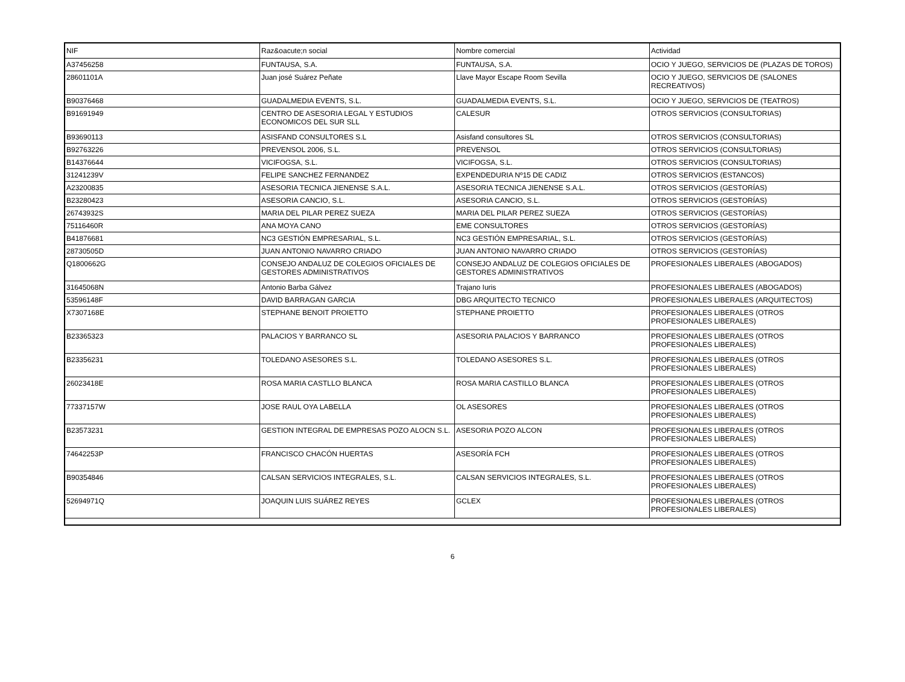| NIF | Raz&oacute;n social | Nombre comercial | Actividad |
| --- | --- | --- | --- |
| A37456258 | FUNTAUSA, S.A. | FUNTAUSA, S.A. | OCIO Y JUEGO, SERVICIOS DE (PLAZAS DE TOROS) |
| 28601101A | Juan josé Suárez Peñate | Llave Mayor Escape Room Sevilla | OCIO Y JUEGO, SERVICIOS DE (SALONES RECREATIVOS) |
| B90376468 | GUADALMEDIA EVENTS, S.L. | GUADALMEDIA EVENTS, S.L. | OCIO Y JUEGO, SERVICIOS DE (TEATROS) |
| B91691949 | CENTRO DE ASESORIA LEGAL Y ESTUDIOS ECONOMICOS DEL SUR SLL | CALESUR | OTROS SERVICIOS (CONSULTORIAS) |
| B93690113 | ASISFAND CONSULTORES S.L | Asisfand consultores SL | OTROS SERVICIOS (CONSULTORIAS) |
| B92763226 | PREVENSOL 2006, S.L. | PREVENSOL | OTROS SERVICIOS (CONSULTORIAS) |
| B14376644 | VICIFOGSA, S.L. | VICIFOGSA, S.L. | OTROS SERVICIOS (CONSULTORIAS) |
| 31241239V | FELIPE SANCHEZ FERNANDEZ | EXPENDEDURIA Nº15 DE CADIZ | OTROS SERVICIOS (ESTANCOS) |
| A23200835 | ASESORIA TECNICA JIENENSE S.A.L. | ASESORIA TECNICA JIENENSE S.A.L. | OTROS SERVICIOS (GESTORÍAS) |
| B23280423 | ASESORIA CANCIO, S.L. | ASESORIA CANCIO, S.L. | OTROS SERVICIOS (GESTORÍAS) |
| 26743932S | MARIA DEL PILAR PEREZ SUEZA | MARIA DEL PILAR PEREZ SUEZA | OTROS SERVICIOS (GESTORÍAS) |
| 75116460R | ANA MOYA CANO | EME CONSULTORES | OTROS SERVICIOS (GESTORÍAS) |
| B41876681 | NC3 GESTIÓN EMPRESARIAL, S.L. | NC3 GESTIÓN EMPRESARIAL, S.L. | OTROS SERVICIOS (GESTORÍAS) |
| 28730505D | JUAN ANTONIO NAVARRO CRIADO | JUAN ANTONIO NAVARRO CRIADO | OTROS SERVICIOS (GESTORÍAS) |
| Q1800662G | CONSEJO ANDALUZ DE COLEGIOS OFICIALES DE GESTORES ADMINISTRATIVOS | CONSEJO ANDALUZ DE COLEGIOS OFICIALES DE GESTORES ADMINISTRATIVOS | PROFESIONALES LIBERALES (ABOGADOS) |
| 31645068N | Antonio Barba Gálvez | Trajano Iuris | PROFESIONALES LIBERALES (ABOGADOS) |
| 53596148F | DAVID BARRAGAN GARCIA | DBG ARQUITECTO TECNICO | PROFESIONALES LIBERALES (ARQUITECTOS) |
| X7307168E | STEPHANE BENOIT PROIETTO | STEPHANE PROIETTO | PROFESIONALES LIBERALES (OTROS PROFESIONALES LIBERALES) |
| B23365323 | PALACIOS Y BARRANCO SL | ASESORIA PALACIOS Y BARRANCO | PROFESIONALES LIBERALES (OTROS PROFESIONALES LIBERALES) |
| B23356231 | TOLEDANO ASESORES S.L. | TOLEDANO ASESORES S.L. | PROFESIONALES LIBERALES (OTROS PROFESIONALES LIBERALES) |
| 26023418E | ROSA MARIA CASTLLO BLANCA | ROSA MARIA CASTILLO BLANCA | PROFESIONALES LIBERALES (OTROS PROFESIONALES LIBERALES) |
| 77337157W | JOSE RAUL OYA LABELLA | OL ASESORES | PROFESIONALES LIBERALES (OTROS PROFESIONALES LIBERALES) |
| B23573231 | GESTION INTEGRAL DE EMPRESAS POZO ALOCN S.L. | ASESORIA POZO ALCON | PROFESIONALES LIBERALES (OTROS PROFESIONALES LIBERALES) |
| 74642253P | FRANCISCO CHACÓN HUERTAS | ASESORÍA FCH | PROFESIONALES LIBERALES (OTROS PROFESIONALES LIBERALES) |
| B90354846 | CALSAN SERVICIOS INTEGRALES, S.L. | CALSAN SERVICIOS INTEGRALES, S.L. | PROFESIONALES LIBERALES (OTROS PROFESIONALES LIBERALES) |
| 52694971Q | JOAQUIN LUIS SUÁREZ REYES | GCLEX | PROFESIONALES LIBERALES (OTROS PROFESIONALES LIBERALES) |
6